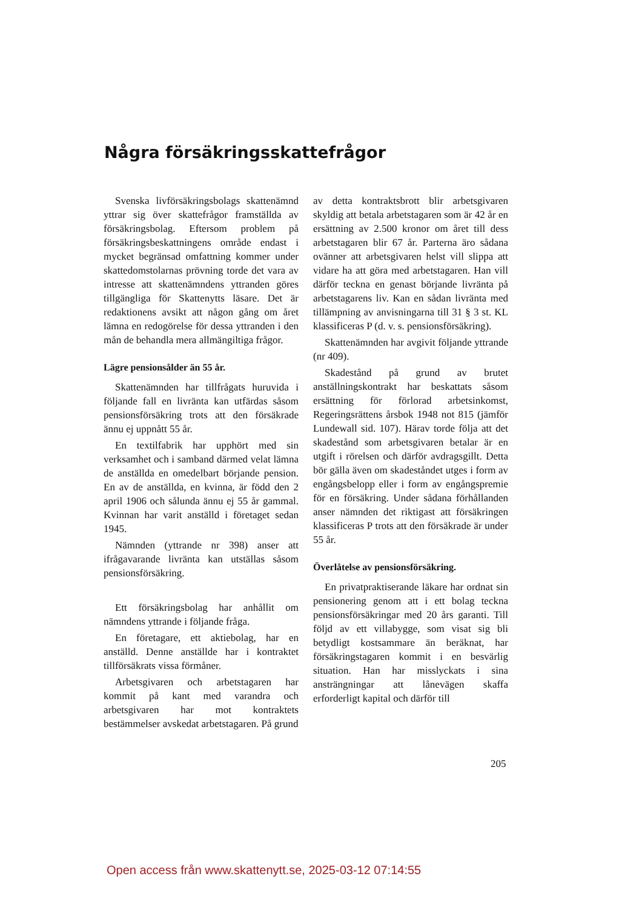Några försäkringsskattefrågor
Svenska livförsäkringsbolags skattenämnd yttrar sig över skattefrågor framställda av försäkringsbolag. Eftersom problem på försäkringsbeskattningens område endast i mycket begränsad omfattning kommer under skattedomstolarnas prövning torde det vara av intresse att skattenämndens yttranden göres tillgängliga för Skattenytts läsare. Det är redaktionens avsikt att någon gång om året lämna en redogörelse för dessa yttranden i den mån de behandla mera allmängiltiga frågor.
Lägre pensionsålder än 55 år.
Skattenämnden har tillfrågats huruvida i följande fall en livränta kan utfärdas såsom pensionsförsäkring trots att den försäkrade ännu ej uppnått 55 år.
En textilfabrik har upphört med sin verksamhet och i samband därmed velat lämna de anställda en omedelbart börjande pension. En av de anställda, en kvinna, är född den 2 april 1906 och sålunda ännu ej 55 år gammal. Kvinnan har varit anställd i företaget sedan 1945.
Nämnden (yttrande nr 398) anser att ifrågavarande livränta kan utställas såsom pensionsförsäkring.
Ett försäkringsbolag har anhållit om nämndens yttrande i följande fråga.
En företagare, ett aktiebolag, har en anställd. Denne anställde har i kontraktet tillförsäkrats vissa förmåner.
Arbetsgivaren och arbetstagaren har kommit på kant med varandra och arbetsgivaren har mot kontraktets bestämmelser avskedat arbetstagaren. På grund
av detta kontraktsbrott blir arbetsgivaren skyldig att betala arbetstagaren som är 42 år en ersättning av 2.500 kronor om året till dess arbetstagaren blir 67 år. Parterna äro sådana ovänner att arbetsgivaren helst vill slippa att vidare ha att göra med arbetstagaren. Han vill därför teckna en genast börjande livränta på arbetstagarens liv. Kan en sådan livränta med tillämpning av anvisningarna till 31 § 3 st. KL klassificeras P (d. v. s. pensionsförsäkring).
Skattenämnden har avgivit följande yttrande (nr 409).
Skadestånd på grund av brutet anställningskontrakt har beskattats såsom ersättning för förlorad arbetsinkomst, Regeringsrättens årsbok 1948 not 815 (jämför Lundewall sid. 107). Härav torde följa att det skadestånd som arbetsgivaren betalar är en utgift i rörelsen och därför avdragsgillt. Detta bör gälla även om skadeståndet utges i form av engångsbelopp eller i form av engångspremie för en försäkring. Under sådana förhållanden anser nämnden det riktigast att försäkringen klassificeras P trots att den försäkrade är under 55 år.
Överlåtelse av pensionsförsäkring.
En privatpraktiserande läkare har ordnat sin pensionering genom att i ett bolag teckna pensionsförsäkringar med 20 års garanti. Till följd av ett villabygge, som visat sig bli betydligt kostsammare än beräknat, har försäkringstagaren kommit i en besvärlig situation. Han har misslyckats i sina ansträngningar att lånevägen skaffa erforderligt kapital och därför till
205
Open access från www.skattenytt.se, 2025-03-12 07:14:55